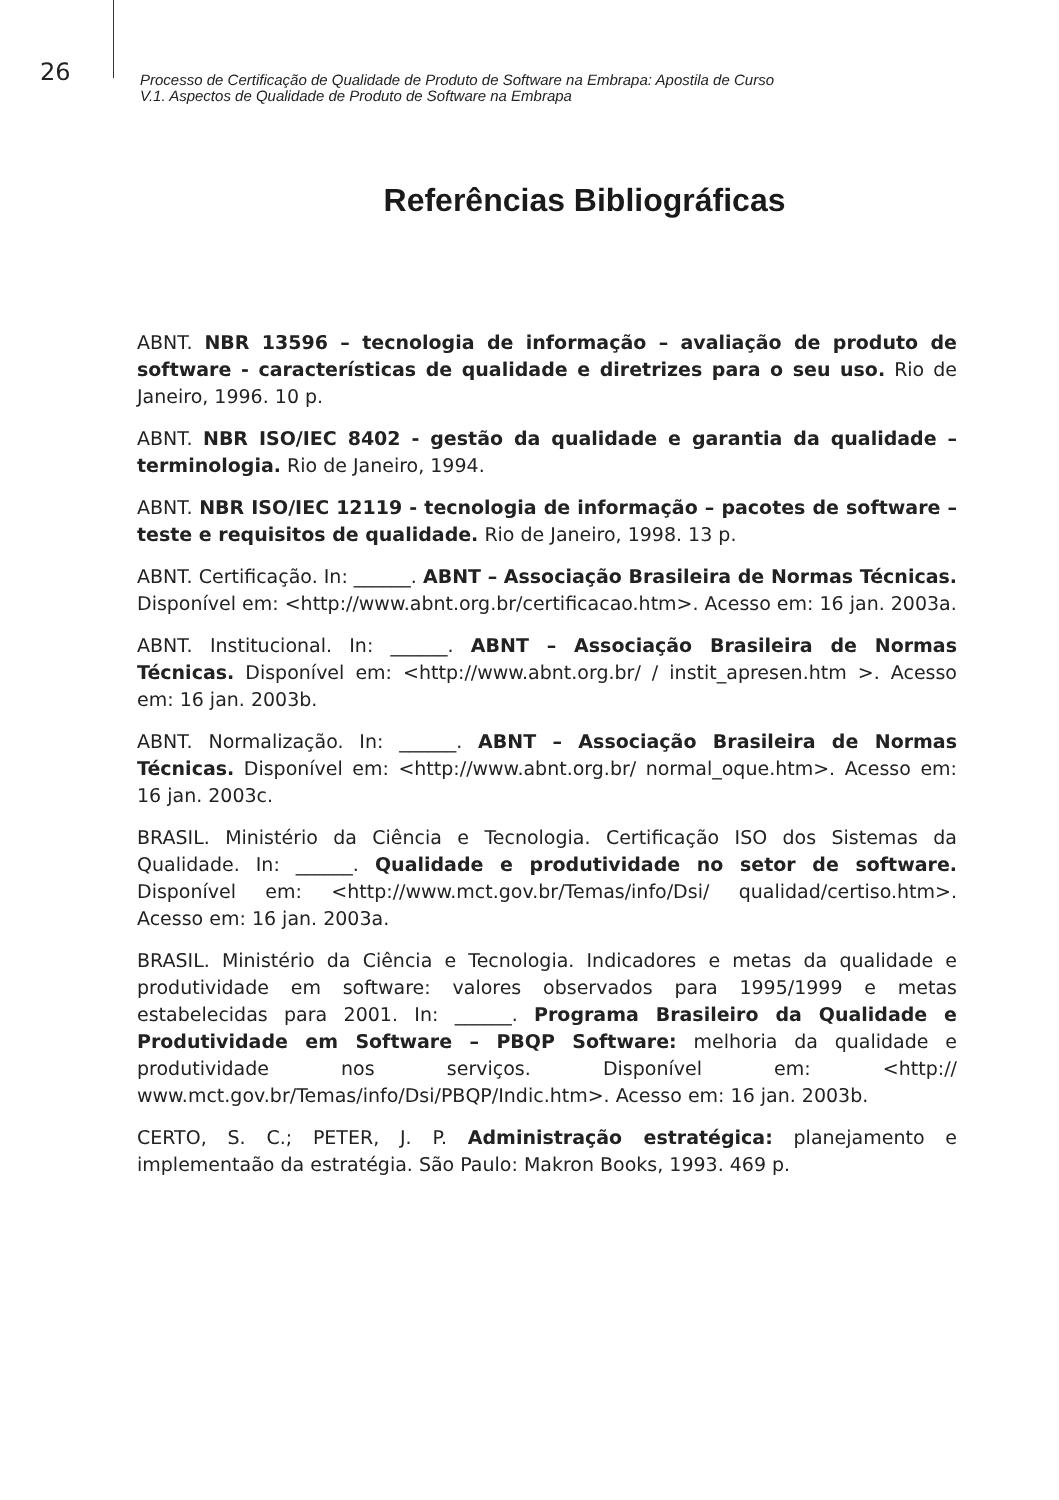26
Processo de Certificação de Qualidade de Produto de Software na Embrapa: Apostila de Curso
V.1. Aspectos de Qualidade de Produto de Software na Embrapa
Referências Bibliográficas
ABNT. NBR 13596 – tecnologia de informação – avaliação de produto de software - características de qualidade e diretrizes para o seu uso. Rio de Janeiro, 1996. 10 p.
ABNT. NBR ISO/IEC 8402 - gestão da qualidade e garantia da qualidade – terminologia. Rio de Janeiro, 1994.
ABNT. NBR ISO/IEC 12119 - tecnologia de informação – pacotes de software – teste e requisitos de qualidade. Rio de Janeiro, 1998. 13 p.
ABNT. Certificação. In: ______. ABNT – Associação Brasileira de Normas Técnicas. Disponível em: <http://www.abnt.org.br/certificacao.htm>. Acesso em: 16 jan. 2003a.
ABNT. Institucional. In: ______. ABNT – Associação Brasileira de Normas Técnicas. Disponível em: <http://www.abnt.org.br/ / instit_apresen.htm >. Acesso em: 16 jan. 2003b.
ABNT. Normalização. In: ______. ABNT – Associação Brasileira de Normas Técnicas. Disponível em: <http://www.abnt.org.br/ normal_oque.htm>. Acesso em: 16 jan. 2003c.
BRASIL. Ministério da Ciência e Tecnologia. Certificação ISO dos Sistemas da Qualidade. In: ______. Qualidade e produtividade no setor de software. Disponível em: <http://www.mct.gov.br/Temas/info/Dsi/ qualidad/certiso.htm>. Acesso em: 16 jan. 2003a.
BRASIL. Ministério da Ciência e Tecnologia. Indicadores e metas da qualidade e produtividade em software: valores observados para 1995/1999 e metas estabelecidas para 2001. In: ______. Programa Brasileiro da Qualidade e Produtividade em Software – PBQP Software: melhoria da qualidade e produtividade nos serviços. Disponível em: <http:// www.mct.gov.br/Temas/info/Dsi/PBQP/Indic.htm>. Acesso em: 16 jan. 2003b.
CERTO, S. C.; PETER, J. P. Administração estratégica: planejamento e implementaão da estratégia. São Paulo: Makron Books, 1993. 469 p.